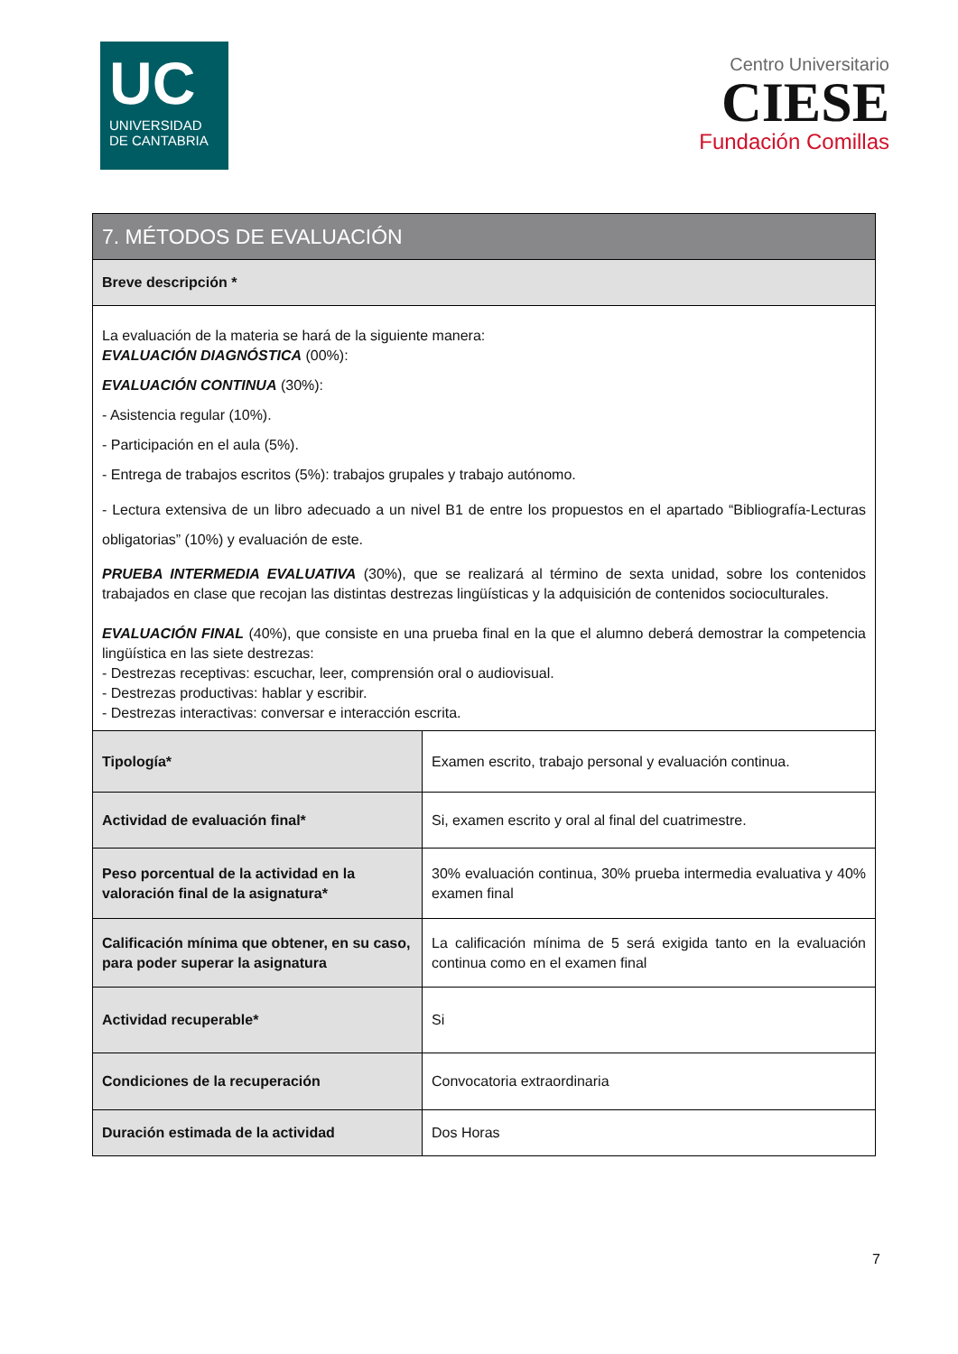UC
UNIVERSIDAD
DE CANTABRIA
Centro Universitario
CIESE
Fundación Comillas
| 7. MÉTODOS DE EVALUACIÓN | |
| --- | --- |
| Breve descripción * | |
| La evaluación de la materia se hará de la siguiente manera: EVALUACIÓN DIAGNÓSTICA (00%): EVALUACIÓN CONTINUA (30%): - Asistencia regular (10%). - Participación en el aula (5%). - Entrega de trabajos escritos (5%): trabajos grupales y trabajo autónomo. - Lectura extensiva de un libro adecuado a un nivel B1 de entre los propuestos en el apartado “Bibliografía-Lecturas obligatorias” (10%) y evaluación de este. PRUEBA INTERMEDIA EVALUATIVA (30%), que se realizará al término de sexta unidad, sobre los contenidos trabajados en clase que recojan las distintas destrezas lingüísticas y la adquisición de contenidos socioculturales. EVALUACIÓN FINAL (40%), que consiste en una prueba final en la que el alumno deberá demostrar la competencia lingüística en las siete destrezas: - Destrezas receptivas: escuchar, leer, comprensión oral o audiovisual. - Destrezas productivas: hablar y escribir. - Destrezas interactivas: conversar e interacción escrita. | |
| Tipología* | Examen escrito, trabajo personal y evaluación continua. |
| Actividad de evaluación final* | Si, examen escrito y oral al final del cuatrimestre. |
| Peso porcentual de la actividad en la valoración final de la asignatura* | 30% evaluación continua, 30% prueba intermedia evaluativa y 40% examen final |
| Calificación mínima que obtener, en su caso, para poder superar la asignatura | La calificación mínima de 5 será exigida tanto en la evaluación continua como en el examen final |
| Actividad recuperable* | Si |
| Condiciones de la recuperación | Convocatoria extraordinaria |
| Duración estimada de la actividad | Dos Horas |
7